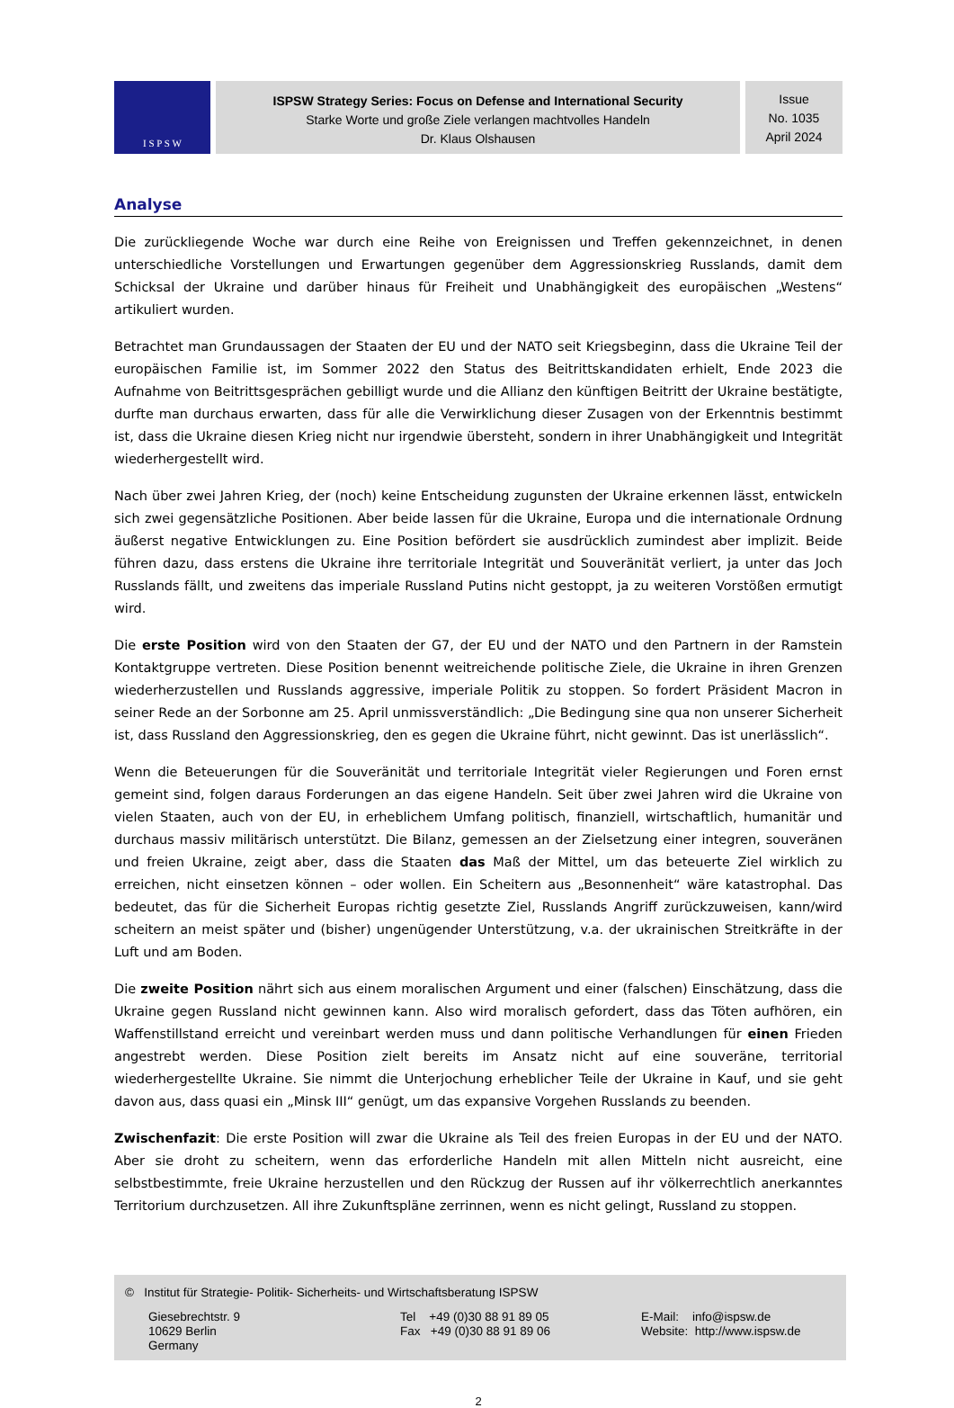I S P S W
ISPSW Strategy Series: Focus on Defense and International Security
Starke Worte und große Ziele verlangen machtvolles Handeln
Dr. Klaus Olshausen
Issue
No. 1035
April 2024
Analyse
Die zurückliegende Woche war durch eine Reihe von Ereignissen und Treffen gekennzeichnet, in denen unterschiedliche Vorstellungen und Erwartungen gegenüber dem Aggressionskrieg Russlands, damit dem Schicksal der Ukraine und darüber hinaus für Freiheit und Unabhängigkeit des europäischen „Westens“ artikuliert wurden.
Betrachtet man Grundaussagen der Staaten der EU und der NATO seit Kriegsbeginn, dass die Ukraine Teil der europäischen Familie ist, im Sommer 2022 den Status des Beitrittskandidaten erhielt, Ende 2023 die Aufnahme von Beitrittsgesprächen gebilligt wurde und die Allianz den künftigen Beitritt der Ukraine bestätigte, durfte man durchaus erwarten, dass für alle die Verwirklichung dieser Zusagen von der Erkenntnis bestimmt ist, dass die Ukraine diesen Krieg nicht nur irgendwie übersteht, sondern in ihrer Unabhängigkeit und Integrität wiederhergestellt wird.
Nach über zwei Jahren Krieg, der (noch) keine Entscheidung zugunsten der Ukraine erkennen lässt, entwickeln sich zwei gegensätzliche Positionen. Aber beide lassen für die Ukraine, Europa und die internationale Ordnung äußerst negative Entwicklungen zu. Eine Position befördert sie ausdrücklich zumindest aber implizit. Beide führen dazu, dass erstens die Ukraine ihre territoriale Integrität und Souveränität verliert, ja unter das Joch Russlands fällt, und zweitens das imperiale Russland Putins nicht gestoppt, ja zu weiteren Vorstößen ermutigt wird.
Die erste Position wird von den Staaten der G7, der EU und der NATO und den Partnern in der Ramstein Kontaktgruppe vertreten. Diese Position benennt weitreichende politische Ziele, die Ukraine in ihren Grenzen wiederherzustellen und Russlands aggressive, imperiale Politik zu stoppen. So fordert Präsident Macron in seiner Rede an der Sorbonne am 25. April unmissverständlich: „Die Bedingung sine qua non unserer Sicherheit ist, dass Russland den Aggressionskrieg, den es gegen die Ukraine führt, nicht gewinnt. Das ist unerlässlich“.
Wenn die Beteuerungen für die Souveränität und territoriale Integrität vieler Regierungen und Foren ernst gemeint sind, folgen daraus Forderungen an das eigene Handeln. Seit über zwei Jahren wird die Ukraine von vielen Staaten, auch von der EU, in erheblichem Umfang politisch, finanziell, wirtschaftlich, humanitär und durchaus massiv militärisch unterstützt. Die Bilanz, gemessen an der Zielsetzung einer integren, souveränen und freien Ukraine, zeigt aber, dass die Staaten das Maß der Mittel, um das beteuerte Ziel wirklich zu erreichen, nicht einsetzen können – oder wollen. Ein Scheitern aus „Besonnenheit“ wäre katastrophal. Das bedeutet, das für die Sicherheit Europas richtig gesetzte Ziel, Russlands Angriff zurückzuweisen, kann/wird scheitern an meist später und (bisher) ungenügender Unterstützung, v.a. der ukrainischen Streitkräfte in der Luft und am Boden.
Die zweite Position nährt sich aus einem moralischen Argument und einer (falschen) Einschätzung, dass die Ukraine gegen Russland nicht gewinnen kann. Also wird moralisch gefordert, dass das Töten aufhören, ein Waffenstillstand erreicht und vereinbart werden muss und dann politische Verhandlungen für einen Frieden angestrebt werden. Diese Position zielt bereits im Ansatz nicht auf eine souveräne, territorial wiederhergestellte Ukraine. Sie nimmt die Unterjochung erheblicher Teile der Ukraine in Kauf, und sie geht davon aus, dass quasi ein „Minsk III“ genügt, um das expansive Vorgehen Russlands zu beenden.
Zwischenfazit: Die erste Position will zwar die Ukraine als Teil des freien Europas in der EU und der NATO. Aber sie droht zu scheitern, wenn das erforderliche Handeln mit allen Mitteln nicht ausreicht, eine selbstbestimmte, freie Ukraine herzustellen und den Rückzug der Russen auf ihr völkerrechtlich anerkanntes Territorium durchzusetzen. All ihre Zukunftspläne zerrinnen, wenn es nicht gelingt, Russland zu stoppen.
© Institut für Strategie- Politik- Sicherheits- und Wirtschaftsberatung ISPSW
Giesebrechtstr. 9
10629 Berlin
Germany
Tel +49 (0)30 88 91 89 05
Fax +49 (0)30 88 91 89 06
E-Mail: info@ispsw.de
Website: http://www.ispsw.de
2